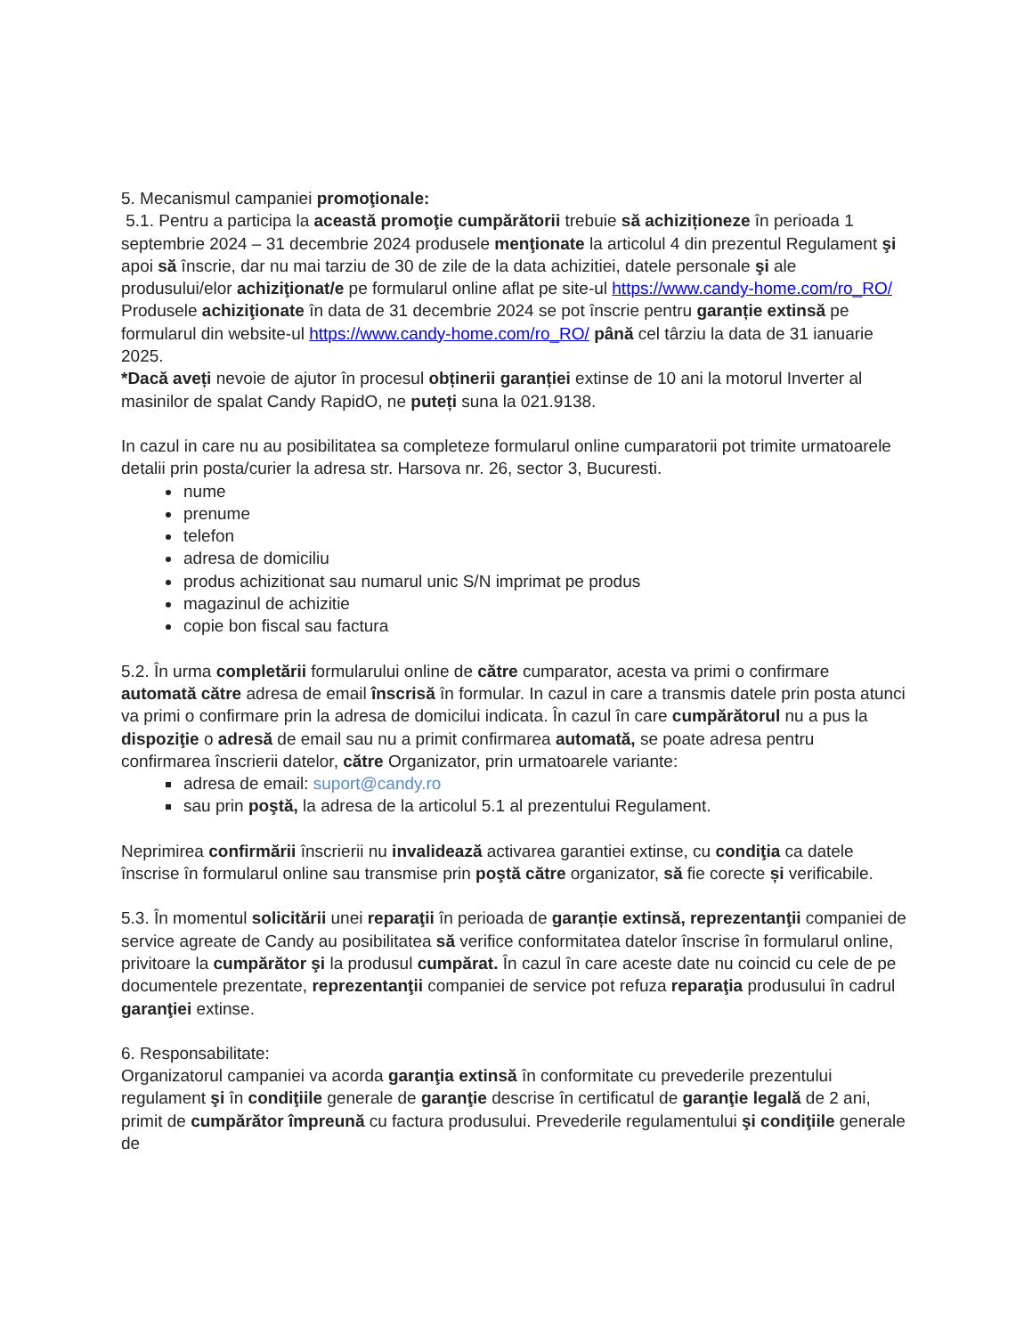5. Mecanismul campaniei promoţionale:
5.1. Pentru a participa la această promoţie cumpărătorii trebuie să achiziționeze în perioada 1 septembrie 2024 – 31 decembrie 2024 produsele menţionate la articolul 4 din prezentul Regulament şi apoi să înscrie, dar nu mai tarziu de 30 de zile de la data achizitiei, datele personale şi ale produsului/elor achiziţionat/e pe formularul online aflat pe site-ul https://www.candy-home.com/ro_RO/
Produsele achiziţionate în data de 31 decembrie 2024 se pot înscrie pentru garanție extinsă pe formularul din website-ul https://www.candy-home.com/ro_RO/ până cel târziu la data de 31 ianuarie 2025.
*Dacă aveți nevoie de ajutor în procesul obținerii garanției extinse de 10 ani la motorul Inverter al masinilor de spalat Candy RapidO, ne puteți suna la 021.9138.
In cazul in care nu au posibilitatea sa completeze formularul online cumparatorii pot trimite urmatoarele detalii prin posta/curier la adresa str. Harsova nr. 26, sector 3, Bucuresti.
nume
prenume
telefon
adresa de domiciliu
produs achizitionat sau numarul unic S/N imprimat pe produs
magazinul de achizitie
copie bon fiscal sau factura
5.2. În urma completării formularului online de către cumparator, acesta va primi o confirmare automată către adresa de email înscrisă în formular. In cazul in care a transmis datele prin posta atunci va primi o confirmare prin la adresa de domicilui indicata. În cazul în care cumpărătorul nu a pus la dispoziţie o adresă de email sau nu a primit confirmarea automată, se poate adresa pentru confirmarea înscrierii datelor, către Organizator, prin urmatoarele variante:
adresa de email: suport@candy.ro
sau prin poştă, la adresa de la articolul 5.1 al prezentului Regulament.
Neprimirea confirmării înscrierii nu invalidează activarea garantiei extinse, cu condiţia ca datele înscrise în formularul online sau transmise prin poştă către organizator, să fie corecte și verificabile.
5.3. În momentul solicitării unei reparaţii în perioada de garanție extinsă, reprezentanţii companiei de service agreate de Candy au posibilitatea să verifice conformitatea datelor înscrise în formularul online, privitoare la cumpărător şi la produsul cumpărat. În cazul în care aceste date nu coincid cu cele de pe documentele prezentate, reprezentanţii companiei de service pot refuza reparaţia produsului în cadrul garanţiei extinse.
6. Responsabilitate:
Organizatorul campaniei va acorda garanţia extinsă în conformitate cu prevederile prezentului regulament şi în condiţiile generale de garanţie descrise în certificatul de garanţie legală de 2 ani, primit de cumpărător împreună cu factura produsului. Prevederile regulamentului şi condiţiile generale de